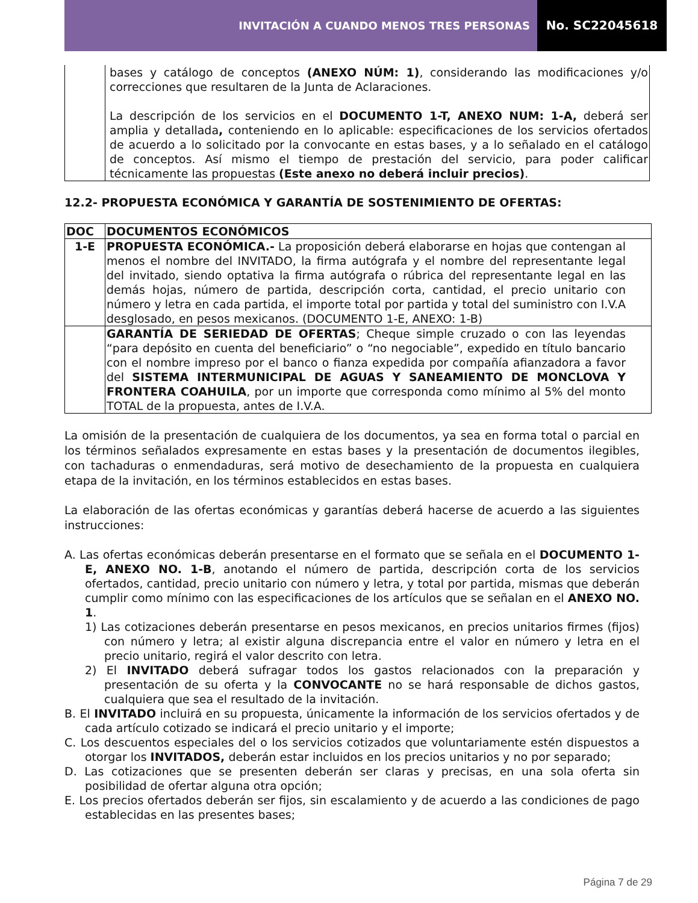INVITACIÓN A CUANDO MENOS TRES PERSONAS
No. SC22045618
| | bases y catálogo de conceptos (ANEXO NÚM: 1) , considerando las modificaciones y/o correcciones que resultaren de la Junta de Aclaraciones. La descripción de los servicios en el DOCUMENTO 1-T, ANEXO NUM: 1-A, deberá ser amplia y detallada , conteniendo en lo aplicable: especificaciones de los servicios ofertados de acuerdo a lo solicitado por la convocante en estas bases, y a lo señalado en el catálogo de conceptos. Así mismo el tiempo de prestación del servicio, para poder calificar técnicamente las propuestas (Este anexo no deberá incluir precios) . |
12.2- PROPUESTA ECONÓMICA Y GARANTÍA DE SOSTENIMIENTO DE OFERTAS:
| DOC | DOCUMENTOS ECONÓMICOS |
| --- | --- |
| 1-E | PROPUESTA ECONÓMICA.- La proposición deberá elaborarse en hojas que contengan al menos el nombre del INVITADO, la firma autógrafa y el nombre del representante legal del invitado, siendo optativa la firma autógrafa o rúbrica del representante legal en las demás hojas, número de partida, descripción corta, cantidad, el precio unitario con número y letra en cada partida, el importe total por partida y total del suministro con I.V.A desglosado, en pesos mexicanos. (DOCUMENTO 1-E, ANEXO: 1-B) |
| | GARANTÍA DE SERIEDAD DE OFERTAS ; Cheque simple cruzado o con las leyendas “para depósito en cuenta del beneficiario” o “no negociable”, expedido en título bancario con el nombre impreso por el banco o fianza expedida por compañía afianzadora a favor del SISTEMA INTERMUNICIPAL DE AGUAS Y SANEAMIENTO DE MONCLOVA Y FRONTERA COAHUILA , por un importe que corresponda como mínimo al 5% del monto TOTAL de la propuesta, antes de I.V.A. |
La omisión de la presentación de cualquiera de los documentos, ya sea en forma total o parcial en los términos señalados expresamente en estas bases y la presentación de documentos ilegibles, con tachaduras o enmendaduras, será motivo de desechamiento de la propuesta en cualquiera etapa de la invitación, en los términos establecidos en estas bases.
La elaboración de las ofertas económicas y garantías deberá hacerse de acuerdo a las siguientes instrucciones:
A. Las ofertas económicas deberán presentarse en el formato que se señala en el DOCUMENTO 1-E, ANEXO NO. 1-B, anotando el número de partida, descripción corta de los servicios ofertados, cantidad, precio unitario con número y letra, y total por partida, mismas que deberán cumplir como mínimo con las especificaciones de los artículos que se señalan en el ANEXO NO. 1.
1) Las cotizaciones deberán presentarse en pesos mexicanos, en precios unitarios firmes (fijos) con número y letra; al existir alguna discrepancia entre el valor en número y letra en el precio unitario, regirá el valor descrito con letra.
2) El INVITADO deberá sufragar todos los gastos relacionados con la preparación y presentación de su oferta y la CONVOCANTE no se hará responsable de dichos gastos, cualquiera que sea el resultado de la invitación.
B. El INVITADO incluirá en su propuesta, únicamente la información de los servicios ofertados y de cada artículo cotizado se indicará el precio unitario y el importe;
C. Los descuentos especiales del o los servicios cotizados que voluntariamente estén dispuestos a otorgar los INVITADOS, deberán estar incluidos en los precios unitarios y no por separado;
D. Las cotizaciones que se presenten deberán ser claras y precisas, en una sola oferta sin posibilidad de ofertar alguna otra opción;
E. Los precios ofertados deberán ser fijos, sin escalamiento y de acuerdo a las condiciones de pago establecidas en las presentes bases;
Página 7 de 29